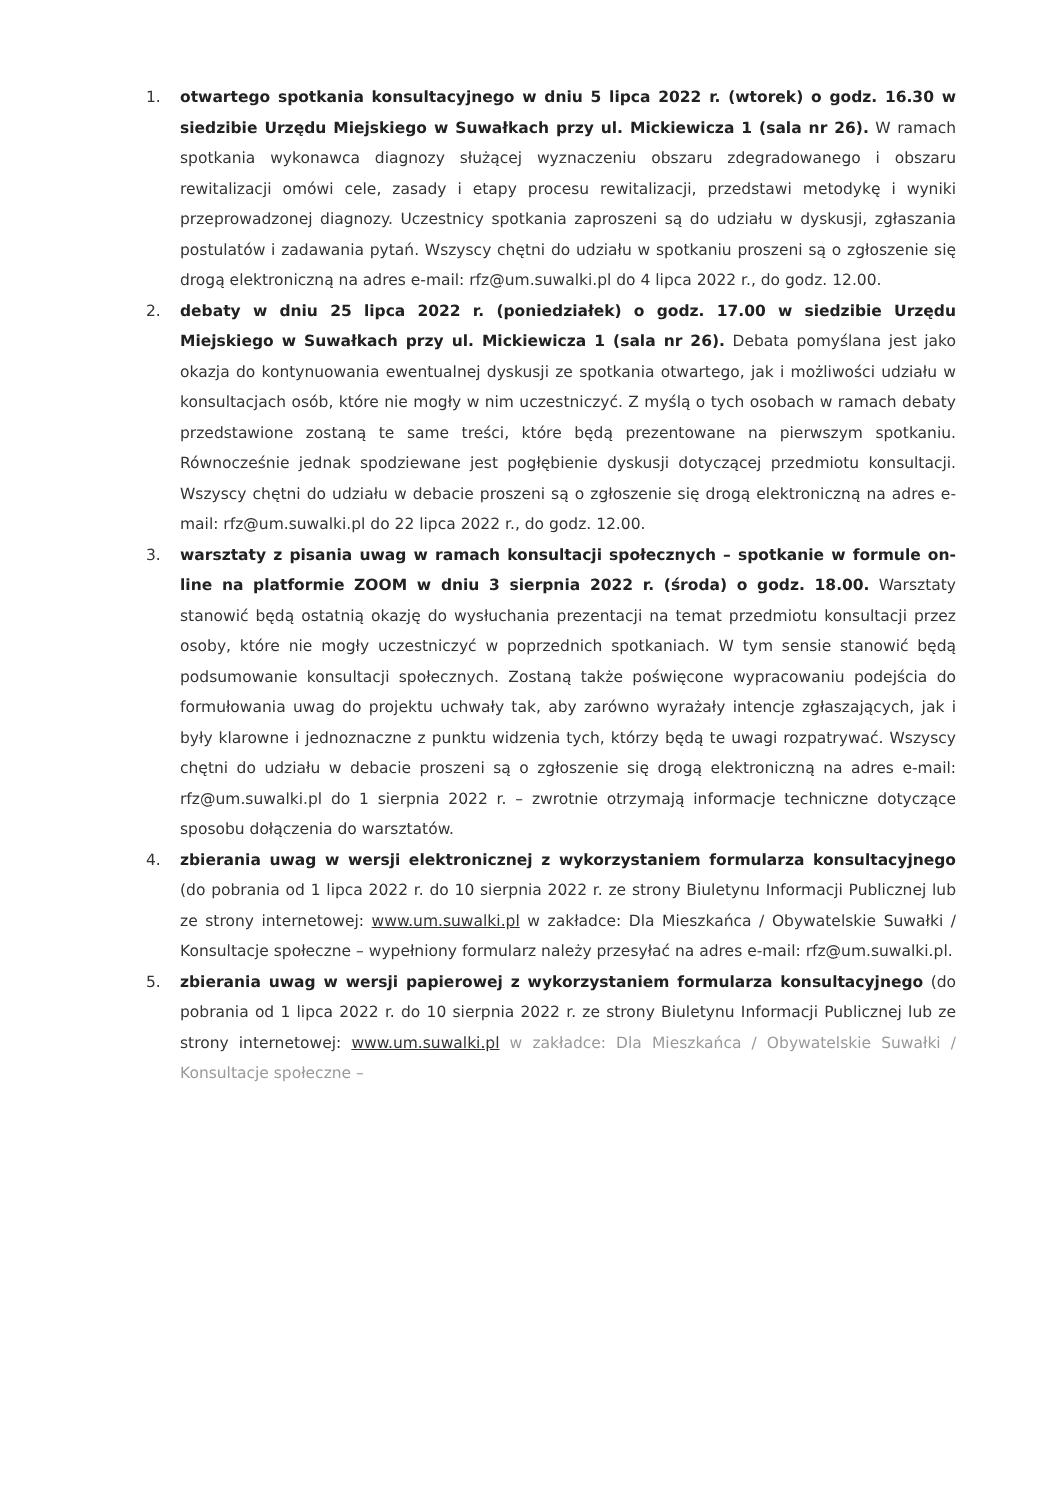1. otwartego spotkania konsultacyjnego w dniu 5 lipca 2022 r. (wtorek) o godz. 16.30 w siedzibie Urzędu Miejskiego w Suwałkach przy ul. Mickiewicza 1 (sala nr 26). W ramach spotkania wykonawca diagnozy służącej wyznaczeniu obszaru zdegradowanego i obszaru rewitalizacji omówi cele, zasady i etapy procesu rewitalizacji, przedstawi metodykę i wyniki przeprowadzonej diagnozy. Uczestnicy spotkania zaproszeni są do udziału w dyskusji, zgłaszania postulatów i zadawania pytań. Wszyscy chętni do udziału w spotkaniu proszeni są o zgłoszenie się drogą elektroniczną na adres e-mail: rfz@um.suwalki.pl do 4 lipca 2022 r., do godz. 12.00.
2. debaty w dniu 25 lipca 2022 r. (poniedziałek) o godz. 17.00 w siedzibie Urzędu Miejskiego w Suwałkach przy ul. Mickiewicza 1 (sala nr 26). Debata pomyślana jest jako okazja do kontynuowania ewentualnej dyskusji ze spotkania otwartego, jak i możliwości udziału w konsultacjach osób, które nie mogły w nim uczestniczyć. Z myślą o tych osobach w ramach debaty przedstawione zostaną te same treści, które będą prezentowane na pierwszym spotkaniu. Równocześnie jednak spodziewane jest pogłębienie dyskusji dotyczącej przedmiotu konsultacji. Wszyscy chętni do udziału w debacie proszeni są o zgłoszenie się drogą elektroniczną na adres e-mail: rfz@um.suwalki.pl do 22 lipca 2022 r., do godz. 12.00.
3. warsztaty z pisania uwag w ramach konsultacji społecznych – spotkanie w formule on-line na platformie ZOOM w dniu 3 sierpnia 2022 r. (środa) o godz. 18.00. Warsztaty stanowić będą ostatnią okazję do wysłuchania prezentacji na temat przedmiotu konsultacji przez osoby, które nie mogły uczestniczyć w poprzednich spotkaniach. W tym sensie stanowić będą podsumowanie konsultacji społecznych. Zostaną także poświęcone wypracowaniu podejścia do formułowania uwag do projektu uchwały tak, aby zarówno wyrażały intencje zgłaszających, jak i były klarowne i jednoznaczne z punktu widzenia tych, którzy będą te uwagi rozpatrywać. Wszyscy chętni do udziału w debacie proszeni są o zgłoszenie się drogą elektroniczną na adres e-mail: rfz@um.suwalki.pl do 1 sierpnia 2022 r. – zwrotnie otrzymają informacje techniczne dotyczące sposobu dołączenia do warsztatów.
4. zbierania uwag w wersji elektronicznej z wykorzystaniem formularza konsultacyjnego (do pobrania od 1 lipca 2022 r. do 10 sierpnia 2022 r. ze strony Biuletynu Informacji Publicznej lub ze strony internetowej: www.um.suwalki.pl w zakładce: Dla Mieszkańca / Obywatelskie Suwałki / Konsultacje społeczne – wypełniony formularz należy przesyłać na adres e-mail: rfz@um.suwalki.pl.
5. zbierania uwag w wersji papierowej z wykorzystaniem formularza konsultacyjnego (do pobrania od 1 lipca 2022 r. do 10 sierpnia 2022 r. ze strony Biuletynu Informacji Publicznej lub ze strony internetowej: www.um.suwalki.pl w zakładce: Dla Mieszkańca / Obywatelskie Suwałki / Konsultacje społeczne –